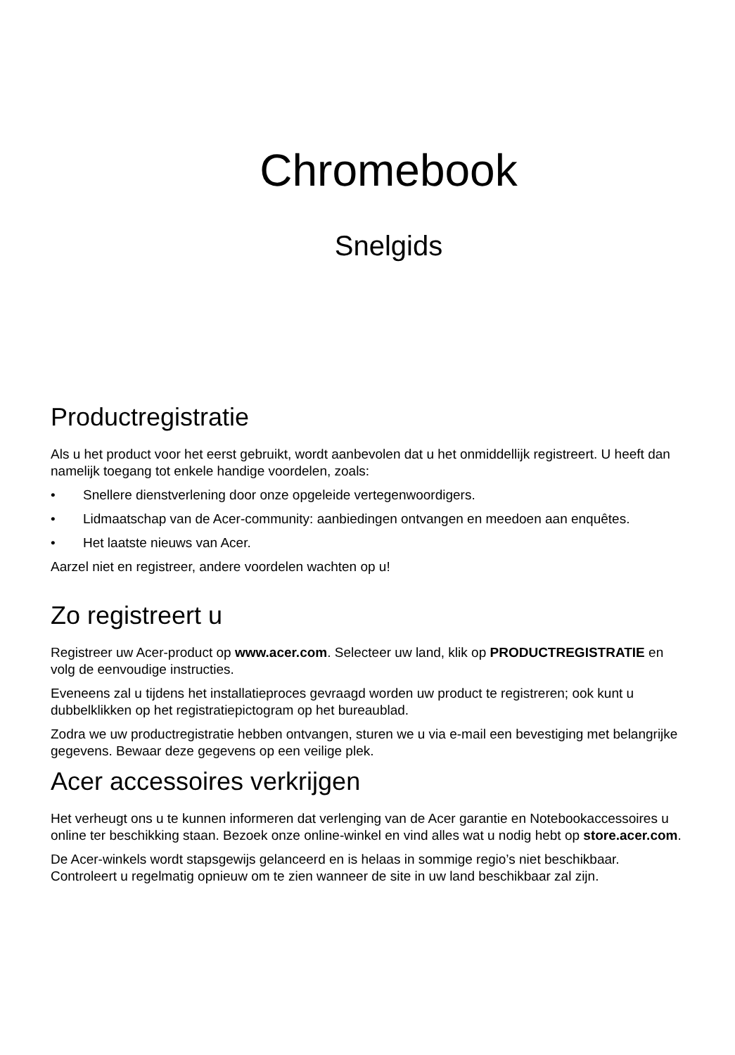Chromebook
Snelgids
Productregistratie
Als u het product voor het eerst gebruikt, wordt aanbevolen dat u het onmiddellijk registreert. U heeft dan namelijk toegang tot enkele handige voordelen, zoals:
• Snellere dienstverlening door onze opgeleide vertegenwoordigers.
• Lidmaatschap van de Acer-community: aanbiedingen ontvangen en meedoen aan enquêtes.
• Het laatste nieuws van Acer.
Aarzel niet en registreer, andere voordelen wachten op u!
Zo registreert u
Registreer uw Acer-product op www.acer.com. Selecteer uw land, klik op PRODUCTREGISTRATIE en volg de eenvoudige instructies.
Eveneens zal u tijdens het installatieproces gevraagd worden uw product te registreren; ook kunt u dubbelklikken op het registratiepictogram op het bureaublad.
Zodra we uw productregistratie hebben ontvangen, sturen we u via e-mail een bevestiging met belangrijke gegevens. Bewaar deze gegevens op een veilige plek.
Acer accessoires verkrijgen
Het verheugt ons u te kunnen informeren dat verlenging van de Acer garantie en Notebookaccessoires u online ter beschikking staan. Bezoek onze online-winkel en vind alles wat u nodig hebt op store.acer.com.
De Acer-winkels wordt stapsgewijs gelanceerd en is helaas in sommige regio’s niet beschikbaar. Controleert u regelmatig opnieuw om te zien wanneer de site in uw land beschikbaar zal zijn.